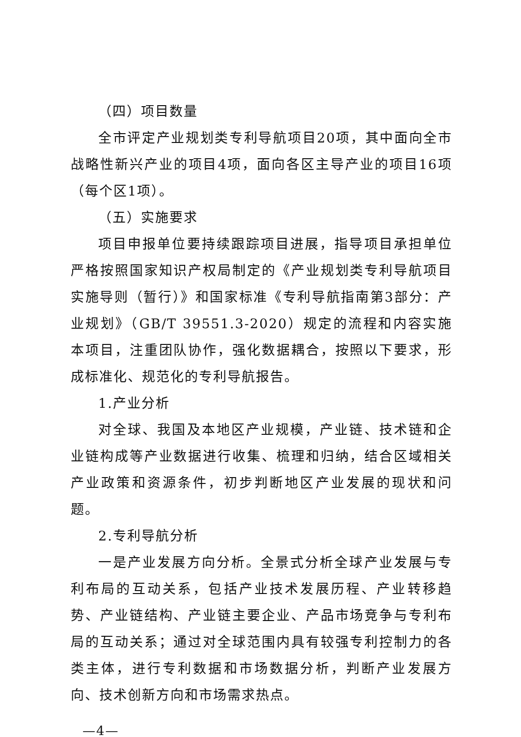（四）项目数量
全市评定产业规划类专利导航项目20项，其中面向全市战略性新兴产业的项目4项，面向各区主导产业的项目16项（每个区1项）。
（五）实施要求
项目申报单位要持续跟踪项目进展，指导项目承担单位严格按照国家知识产权局制定的《产业规划类专利导航项目实施导则（暂行）》和国家标准《专利导航指南第3部分：产业规划》（GB/T 39551.3-2020）规定的流程和内容实施本项目，注重团队协作，强化数据耦合，按照以下要求，形成标准化、规范化的专利导航报告。
1.产业分析
对全球、我国及本地区产业规模，产业链、技术链和企业链构成等产业数据进行收集、梳理和归纳，结合区域相关产业政策和资源条件，初步判断地区产业发展的现状和问题。
2.专利导航分析
一是产业发展方向分析。全景式分析全球产业发展与专利布局的互动关系，包括产业技术发展历程、产业转移趋势、产业链结构、产业链主要企业、产品市场竞争与专利布局的互动关系；通过对全球范围内具有较强专利控制力的各类主体，进行专利数据和市场数据分析，判断产业发展方向、技术创新方向和市场需求热点。
—4—